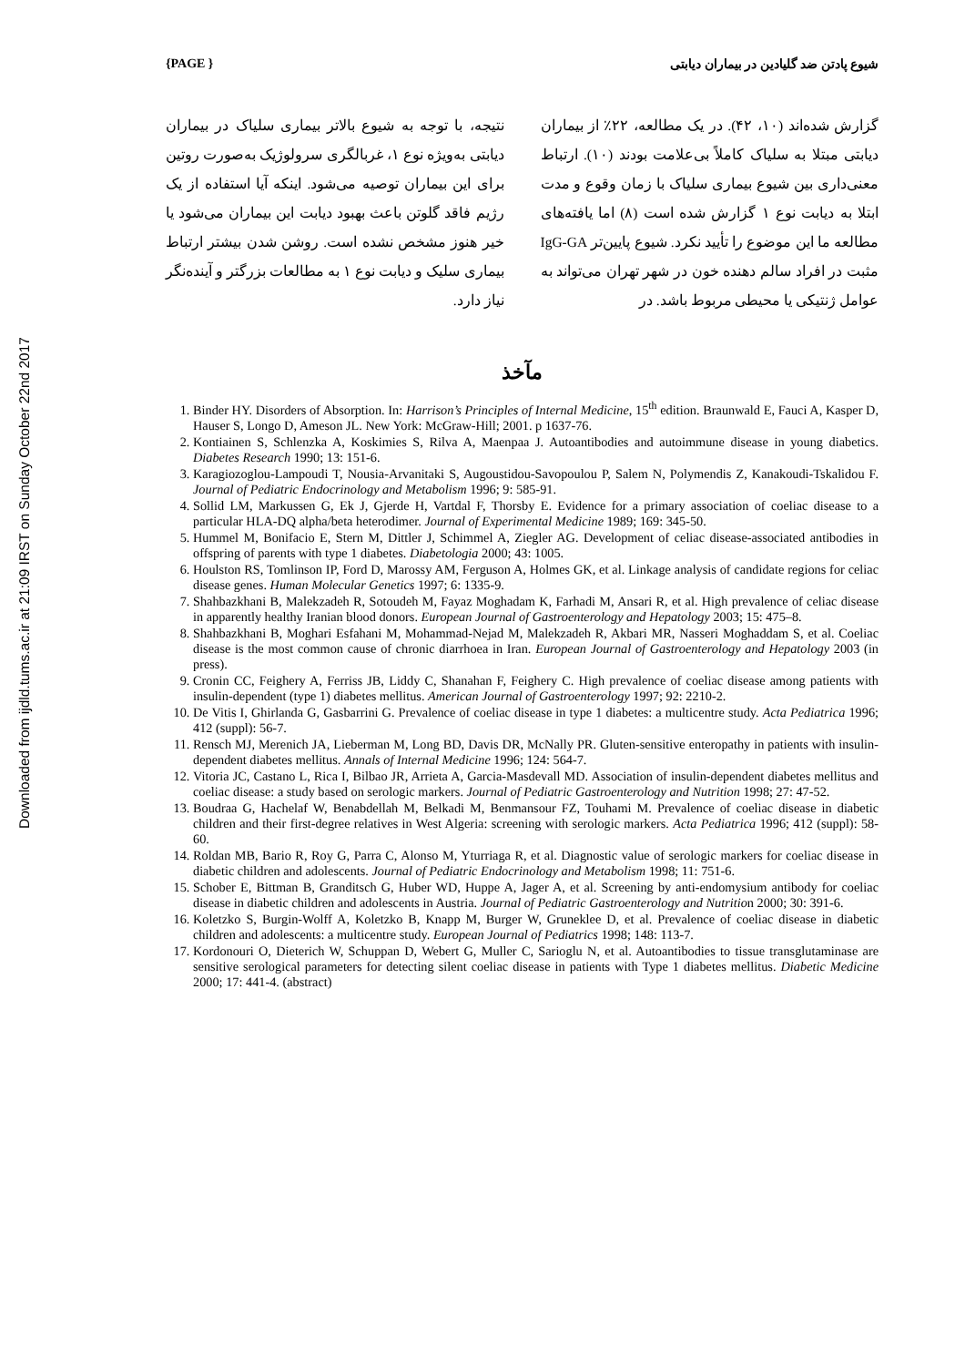Downloaded from ijdld.tums.ac.ir at 21:09 IRST on Sunday October 22nd 2017
{PAGE } شیوع پادتن ضد گلیادین در بیماران دیابتی
گزارش شده‌اند (۱۰، ۴۲). در یک مطالعه، ۲۲٪ از بیماران دیابتی مبتلا به سلیاک کاملاً بی‌علامت بودند (۱۰). ارتباط معنی‌داری بین شیوع بیماری سلیاک با زمان وقوع و مدت ابتلا به دیابت نوع ۱ گزارش شده است (۸) اما یافته‌های مطالعه ما این موضوع را تأیید نکرد. شیوع پایین‌تر IgG-GA مثبت در افراد سالم دهنده خون در شهر تهران می‌تواند به عوامل ژنتیکی یا محیطی مربوط باشد. در
نتیجه، با توجه به شیوع بالاتر بیماری سلیاک در بیماران دیابتی به‌ویژه نوع ۱، غربالگری سرولوژیک به‌صورت روتین برای این بیماران توصیه می‌شود. اینکه آیا استفاده از یک رژیم فاقد گلوتن باعث بهبود دیابت این بیماران می‌شود یا خیر هنوز مشخص نشده است. روشن شدن بیشتر ارتباط بیماری سلیک و دیابت نوع ۱ به مطالعات بزرگتر و آینده‌نگر نیاز دارد.
مآخذ
1. Binder HY. Disorders of Absorption. In: Harrison’s Principles of Internal Medicine, 15<sup>th</sup> edition. Braunwald E, Fauci A, Kasper D, Hauser S, Longo D, Ameson JL. New York: McGraw-Hill; 2001. p 1637-76.
2. Kontiainen S, Schlenzka A, Koskimies S, Rilva A, Maenpaa J. Autoantibodies and autoimmune disease in young diabetics. Diabetes Research 1990; 13: 151-6.
3. Karagiozoglou-Lampoudi T, Nousia-Arvanitaki S, Augoustidou-Savopoulou P, Salem N, Polymendis Z, Kanakoudi-Tskalidou F. Journal of Pediatric Endocrinology and Metabolism 1996; 9: 585-91.
4. Sollid LM, Markussen G, Ek J, Gjerde H, Vartdal F, Thorsby E. Evidence for a primary association of coeliac disease to a particular HLA-DQ alpha/beta heterodimer. Journal of Experimental Medicine 1989; 169: 345-50.
5. Hummel M, Bonifacio E, Stern M, Dittler J, Schimmel A, Ziegler AG. Development of celiac disease-associated antibodies in offspring of parents with type 1 diabetes. Diabetologia 2000; 43: 1005.
6. Houlston RS, Tomlinson IP, Ford D, Marossy AM, Ferguson A, Holmes GK, et al. Linkage analysis of candidate regions for celiac disease genes. Human Molecular Genetics 1997; 6: 1335-9.
7. Shahbazkhani B, Malekzadeh R, Sotoudeh M, Fayaz Moghadam K, Farhadi M, Ansari R, et al. High prevalence of celiac disease in apparently healthy Iranian blood donors. European Journal of Gastroenterology and Hepatology 2003; 15: 475–8.
8. Shahbazkhani B, Moghari Esfahani M, Mohammad-Nejad M, Malekzadeh R, Akbari MR, Nasseri Moghaddam S, et al. Coeliac disease is the most common cause of chronic diarrhoea in Iran. European Journal of Gastroenterology and Hepatology 2003 (in press).
9. Cronin CC, Feighery A, Ferriss JB, Liddy C, Shanahan F, Feighery C. High prevalence of coeliac disease among patients with insulin-dependent (type 1) diabetes mellitus. American Journal of Gastroenterology 1997; 92: 2210-2.
10. De Vitis I, Ghirlanda G, Gasbarrini G. Prevalence of coeliac disease in type 1 diabetes: a multicentre study. Acta Pediatrica 1996; 412 (suppl): 56-7.
11. Rensch MJ, Merenich JA, Lieberman M, Long BD, Davis DR, McNally PR. Gluten-sensitive enteropathy in patients with insulin-dependent diabetes mellitus. Annals of Internal Medicine 1996; 124: 564-7.
12. Vitoria JC, Castano L, Rica I, Bilbao JR, Arrieta A, Garcia-Masdevall MD. Association of insulin-dependent diabetes mellitus and coeliac disease: a study based on serologic markers. Journal of Pediatric Gastroenterology and Nutrition 1998; 27: 47-52.
13. Boudraa G, Hachelaf W, Benabdellah M, Belkadi M, Benmansour FZ, Touhami M. Prevalence of coeliac disease in diabetic children and their first-degree relatives in West Algeria: screening with serologic markers. Acta Pediatrica 1996; 412 (suppl): 58-60.
14. Roldan MB, Bario R, Roy G, Parra C, Alonso M, Yturriaga R, et al. Diagnostic value of serologic markers for coeliac disease in diabetic children and adolescents. Journal of Pediatric Endocrinology and Metabolism 1998; 11: 751-6.
15. Schober E, Bittman B, Granditsch G, Huber WD, Huppe A, Jager A, et al. Screening by anti-endomysium antibody for coeliac disease in diabetic children and adolescents in Austria. Journal of Pediatric Gastroenterology and Nutrition 2000; 30: 391-6.
16. Koletzko S, Burgin-Wolff A, Koletzko B, Knapp M, Burger W, Gruneklee D, et al. Prevalence of coeliac disease in diabetic children and adolescents: a multicentre study. European Journal of Pediatrics 1998; 148: 113-7.
17. Kordonouri O, Dieterich W, Schuppan D, Webert G, Muller C, Sarioglu N, et al. Autoantibodies to tissue transglutaminase are sensitive serological parameters for detecting silent coeliac disease in patients with Type 1 diabetes mellitus. Diabetic Medicine 2000; 17: 441-4. (abstract)